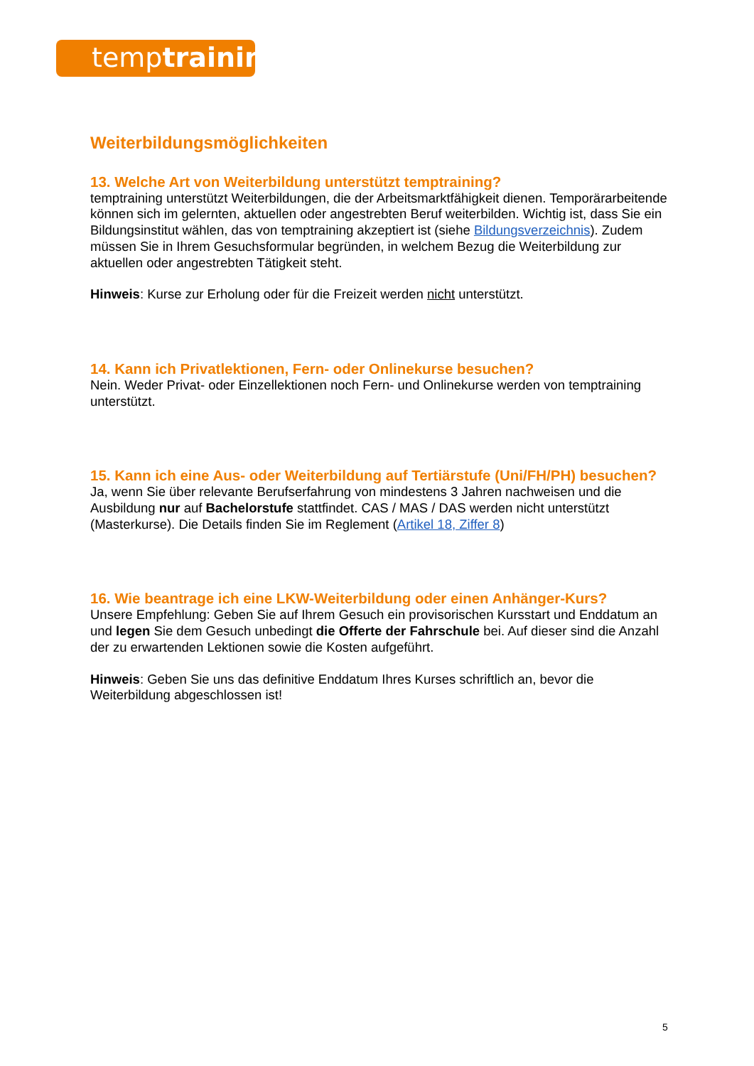temptraining
Weiterbildungsmöglichkeiten
13. Welche Art von Weiterbildung unterstützt temptraining?
temptraining unterstützt Weiterbildungen, die der Arbeitsmarktfähigkeit dienen. Temporärarbeitende können sich im gelernten, aktuellen oder angestrebten Beruf weiterbilden. Wichtig ist, dass Sie ein Bildungsinstitut wählen, das von temptraining akzeptiert ist (siehe Bildungsverzeichnis). Zudem müssen Sie in Ihrem Gesuchsformular begründen, in welchem Bezug die Weiterbildung zur aktuellen oder angestrebten Tätigkeit steht.
Hinweis: Kurse zur Erholung oder für die Freizeit werden nicht unterstützt.
14. Kann ich Privatlektionen, Fern- oder Onlinekurse besuchen?
Nein. Weder Privat- oder Einzellektionen noch Fern- und Onlinekurse werden von temptraining unterstützt.
15. Kann ich eine Aus- oder Weiterbildung auf Tertiärstufe (Uni/FH/PH) besuchen?
Ja, wenn Sie über relevante Berufserfahrung von mindestens 3 Jahren nachweisen und die Ausbildung nur auf Bachelorstufe stattfindet. CAS / MAS / DAS werden nicht unterstützt (Masterkurse). Die Details finden Sie im Reglement (Artikel 18, Ziffer 8)
16. Wie beantrage ich eine LKW-Weiterbildung oder einen Anhänger-Kurs?
Unsere Empfehlung: Geben Sie auf Ihrem Gesuch ein provisorischen Kursstart und Enddatum an und legen Sie dem Gesuch unbedingt die Offerte der Fahrschule bei. Auf dieser sind die Anzahl der zu erwartenden Lektionen sowie die Kosten aufgeführt.
Hinweis: Geben Sie uns das definitive Enddatum Ihres Kurses schriftlich an, bevor die Weiterbildung abgeschlossen ist!
5